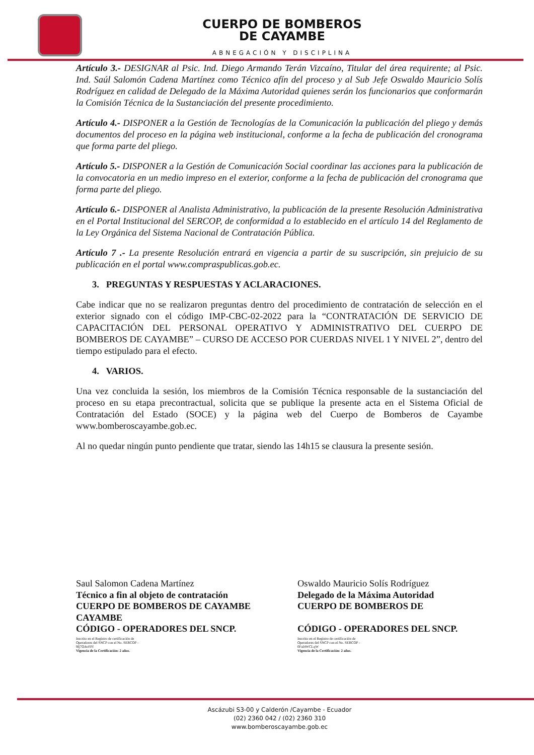CUERPO DE BOMBEROS
DE CAYAMBE
ABNEGACIÓN Y DISCIPLINA
Artículo 3.- DESIGNAR al Psic. Ind. Diego Armando Terán Vizcaíno, Titular del área requirente; al Psic. Ind. Saúl Salomón Cadena Martínez como Técnico afín del proceso y al Sub Jefe Oswaldo Mauricio Solís Rodríguez en calidad de Delegado de la Máxima Autoridad quienes serán los funcionarios que conformarán la Comisión Técnica de la Sustanciación del presente procedimiento.
Artículo 4.- DISPONER a la Gestión de Tecnologías de la Comunicación la publicación del pliego y demás documentos del proceso en la página web institucional, conforme a la fecha de publicación del cronograma que forma parte del pliego.
Artículo 5.- DISPONER a la Gestión de Comunicación Social coordinar las acciones para la publicación de la convocatoria en un medio impreso en el exterior, conforme a la fecha de publicación del cronograma que forma parte del pliego.
Artículo 6.- DISPONER al Analista Administrativo, la publicación de la presente Resolución Administrativa en el Portal Institucional del SERCOP, de conformidad a lo establecido en el artículo 14 del Reglamento de la Ley Orgánica del Sistema Nacional de Contratación Pública.
Artículo 7 .- La presente Resolución entrará en vigencia a partir de su suscripción, sin prejuicio de su publicación en el portal www.compraspublicas.gob.ec.
3. PREGUNTAS Y RESPUESTAS Y ACLARACIONES.
Cabe indicar que no se realizaron preguntas dentro del procedimiento de contratación de selección en el exterior signado con el código IMP-CBC-02-2022 para la “CONTRATACIÓN DE SERVICIO DE CAPACITACIÓN DEL PERSONAL OPERATIVO Y ADMINISTRATIVO DEL CUERPO DE BOMBEROS DE CAYAMBE” – CURSO DE ACCESO POR CUERDAS NIVEL 1 Y NIVEL 2”, dentro del tiempo estipulado para el efecto.
4. VARIOS.
Una vez concluida la sesión, los miembros de la Comisión Técnica responsable de la sustanciación del proceso en su etapa precontractual, solicita que se publique la presente acta en el Sistema Oficial de Contratación del Estado (SOCE) y la página web del Cuerpo de Bomberos de Cayambe www.bomberoscayambe.gob.ec.
Al no quedar ningún punto pendiente que tratar, siendo las 14h15 se clausura la presente sesión.
Saul Salomon Cadena Martínez
Técnico a fin al objeto de contratación
CUERPO DE BOMBEROS DE CAYAMBE
CAYAMBE
CÓDIGO - OPERADORES DEL SNCP.
Inscrito en el Registro de certificación de
Operadores del SNCP con el No. SERCOP -
9fj7OAvFPf
Vigencia de la Certificación: 2 años.
Oswaldo Mauricio Solís Rodríguez
Delegado de la Máxima Autoridad
CUERPO DE BOMBEROS DE
CÓDIGO - OPERADORES DEL SNCP.
Inscrito en el Registro de certificación de
Operadores del SNCP con el No. SERCOP -
0Faf4WCLqW
Vigencia de la Certificación: 2 años.
Ascázubi S3-00 y Calderón /Cayambe - Ecuador
(02) 2360 042 / (02) 2360 310
www.bomberoscayambe.gob.ec